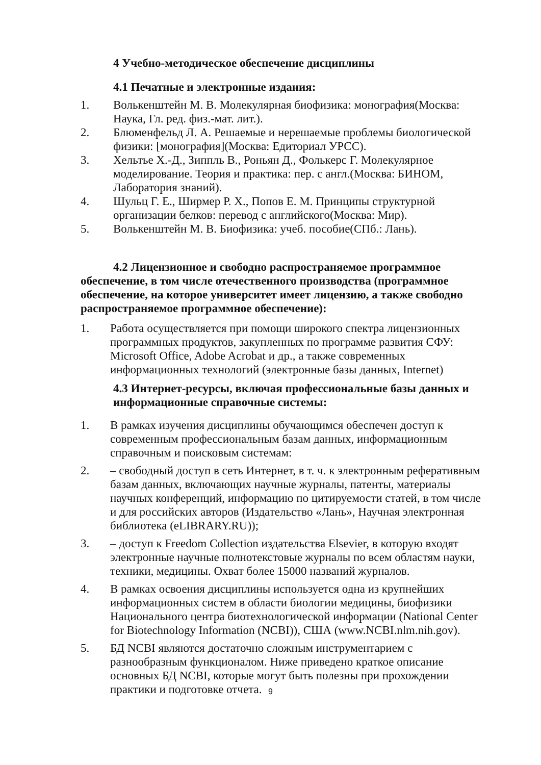4 Учебно-методическое обеспечение дисциплины
4.1 Печатные и электронные издания:
1. Волькенштейн М. В. Молекулярная биофизика: монография(Москва: Наука, Гл. ред. физ.-мат. лит.).
2. Блюменфельд Л. А. Решаемые и нерешаемые проблемы биологической физики: [монография](Москва: Едиториал УРСС).
3. Хельтье Х.-Д., Зиппль В., Роньян Д., Фолькерс Г. Молекулярное моделирование. Теория и практика: пер. с англ.(Москва: БИНОМ, Лаборатория знаний).
4. Шульц Г. Е., Ширмер Р. Х., Попов Е. М. Принципы структурной организации белков: перевод с английского(Москва: Мир).
5. Волькенштейн М. В. Биофизика: учеб. пособие(СПб.: Лань).
4.2 Лицензионное и свободно распространяемое программное обеспечение, в том числе отечественного производства (программное обеспечение, на которое университет имеет лицензию, а также свободно распространяемое программное обеспечение):
1. Работа осуществляется при помощи широкого спектра лицензионных программных продуктов, закупленных по программе развития СФУ: Microsoft Office, Adobe Acrobat и др., а также современных информационных технологий (электронные базы данных, Internet)
4.3 Интернет-ресурсы, включая профессиональные базы данных и информационные справочные системы:
1. В рамках изучения дисциплины обучающимся обеспечен доступ к современным профессиональным базам данных, информационным справочным и поисковым системам:
2. – свободный доступ в сеть Интернет, в т. ч. к электронным реферативным базам данных, включающих научные журналы, патенты, материалы научных конференций, информацию по цитируемости статей, в том числе и для российских авторов (Издательство «Лань», Научная электронная библиотека (eLIBRARY.RU));
3. – доступ к Freedom Collection издательства Elsevier, в которую входят электронные научные полнотекстовые журналы по всем областям науки, техники, медицины. Охват более 15000 названий журналов.
4. В рамках освоения дисциплины используется одна из крупнейших информационных систем в области биологии медицины, биофизики Национального центра биотехнологической информации (National Center for Biotechnology Information (NCBI)), США (www.NCBI.nlm.nih.gov).
5. БД NCBI являются достаточно сложным инструментарием с разнообразным функционалом. Ниже приведено краткое описание основных БД NCBI, которые могут быть полезны при прохождении практики и подготовке отчета.
9